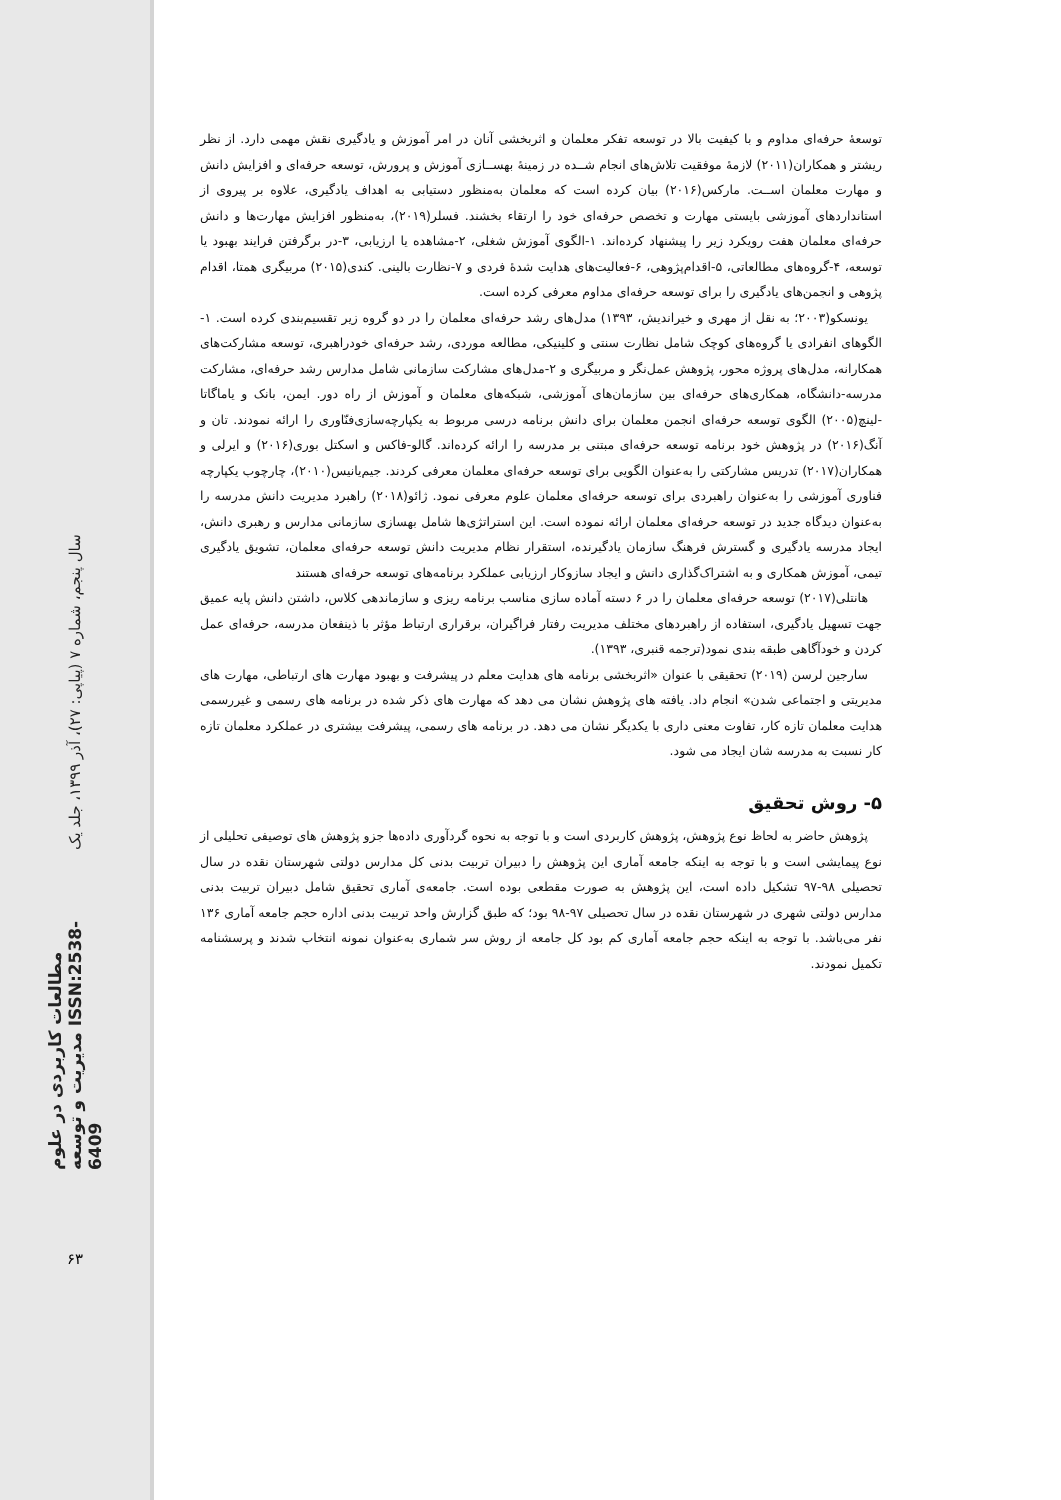سال پنجم، شماره ۷ (پیاپی: ۲۷)، آذر ۱۳۹۹، جلد یک
مطالعات کاربردی در علوم مدیریت و توسعه ISSN:2538-6409
۶۳
توسعهٔ حرفه‌ای مداوم و با کیفیت بالا در توسعه تفکر معلمان و اثربخشی آنان در امر آموزش و یادگیری نقش مهمی دارد. از نظر ریشتر و همکاران(۲۰۱۱) لازمهٔ موفقیت تلاش‌های انجام شــده در زمینهٔ بهســازی آموزش و پرورش، توسعه حرفه‌ای و افزایش دانش و مهارت معلمان اســت. مارکس(۲۰۱۶) بیان کرده است که معلمان به‌منظور دستیابی به اهداف یادگیری، علاوه بر پیروی از استانداردهای آموزشی بایستی مهارت و تخصص حرفه‌ای خود را ارتقاء بخشند. فسلر(۲۰۱۹)، به‌منظور افزایش مهارت‌ها و دانش حرفه‌ای معلمان هفت رویکرد زیر را پیشنهاد کرده‌اند. ۱-الگوی آموزش شغلی، ۲-مشاهده یا ارزیابی، ۳-در برگرفتن فرایند بهبود یا توسعه، ۴-گروه‌های مطالعاتی، ۵-اقدام‌پژوهی، ۶-فعالیت‌های هدایت شدهٔ فردی و ۷-نظارت بالینی. کندی(۲۰۱۵) مربیگری همتا، اقدام پژوهی و انجمن‌های یادگیری را برای توسعه حرفه‌ای مداوم معرفی کرده است.
یونسکو(۲۰۰۳؛ به نقل از مهری و خیراندیش، ۱۳۹۳) مدل‌های رشد حرفه‌ای معلمان را در دو گروه زیر تقسیم‌بندی کرده است. ۱-الگوهای انفرادی یا گروه‌های کوچک شامل نظارت سنتی و کلینیکی، مطالعه موردی، رشد حرفه‌ای خودراهبری، توسعه مشارکت‌های همکارانه، مدل‌های پروژه محور، پژوهش عمل‌نگر و مربیگری و ۲-مدل‌های مشارکت سازمانی شامل مدارس رشد حرفه‌ای، مشارکت مدرسه-دانشگاه، همکاری‌های حرفه‌ای بین سازمان‌های آموزشی، شبکه‌های معلمان و آموزش از راه دور. ایمن، بانک و یاماگاتا -لینچ(۲۰۰۵) الگوی توسعه حرفه‌ای انجمن معلمان برای دانش برنامه درسی مربوط به یکپارچه‌سازی‌فنّاوری را ارائه نمودند. تان و آنگ(۲۰۱۶) در پژوهش خود برنامه توسعه حرفه‌ای مبتنی بر مدرسه را ارائه کرده‌اند. گالو-فاکس و اسکتل بوری(۲۰۱۶) و ایرلی و همکاران(۲۰۱۷) تدریس مشارکتی را به‌عنوان الگویی برای توسعه حرفه‌ای معلمان معرفی کردند. جیم‌یانیس(۲۰۱۰)، چارچوب یکپارچه فناوری آموزشی را به‌عنوان راهبردی برای توسعه حرفه‌ای معلمان علوم معرفی نمود. ژائو(۲۰۱۸) راهبرد مدیریت دانش مدرسه را به‌عنوان دیدگاه جدید در توسعه حرفه‌ای معلمان ارائه نموده است. این استراتژی‌ها شامل بهسازی سازمانی مدارس و رهبری دانش، ایجاد مدرسه یادگیری و گسترش فرهنگ سازمان یادگیرنده، استقرار نظام مدیریت دانش توسعه حرفه‌ای معلمان، تشویق یادگیری تیمی، آموزش همکاری و به اشتراک‌گذاری دانش و ایجاد سازوکار ارزیابی عملکرد برنامه‌های توسعه حرفه‌ای هستند
هانتلی(۲۰۱۷) توسعه حرفه‌ای معلمان را در ۶ دسته آماده سازی مناسب برنامه ریزی و سازماندهی کلاس، داشتن دانش پایه عمیق جهت تسهیل یادگیری، استفاده از راهبردهای مختلف مدیریت رفتار فراگیران، برقراری ارتباط مؤثر با ذینفعان مدرسه، حرفه‌ای عمل کردن و خودآگاهی طبقه بندی نمود(ترجمه قنبری، ۱۳۹۳).
سارجین لرسن (۲۰۱۹) تحقیقی با عنوان «اثربخشی برنامه های هدایت معلم در پیشرفت و بهبود مهارت های ارتباطی، مهارت های مدیریتی و اجتماعی شدن» انجام داد. یافته های پژوهش نشان می دهد که مهارت های ذکر شده در برنامه های رسمی و غیررسمی هدایت معلمان تازه کار، تفاوت معنی داری با یکدیگر نشان می دهد. در برنامه های رسمی، پیشرفت بیشتری در عملکرد معلمان تازه کار نسبت به مدرسه شان ایجاد می شود.
۵- روش تحقیق
پژوهش حاضر به لحاظ نوع پژوهش، پژوهش کاربردی است و با توجه به نحوه گردآوری داده‌ها جزو پژوهش های توصیفی تحلیلی از نوع پیمایشی است و با توجه به اینکه جامعه آماری این پژوهش را دبیران تربیت بدنی کل مدارس دولتی شهرستان نقده در سال تحصیلی ۹۸-۹۷ تشکیل داده است، این پژوهش به صورت مقطعی بوده است. جامعه‌ی آماری تحقیق شامل دبیران تربیت بدنی مدارس دولتی شهری در شهرستان نقده در سال تحصیلی ۹۷-۹۸ بود؛ که طبق گزارش واحد تربیت بدنی اداره حجم جامعه آماری ۱۳۶ نفر می‌باشد. با توجه به اینکه حجم جامعه آماری کم بود کل جامعه از روش سر شماری به‌عنوان نمونه انتخاب شدند و پرسشنامه تکمیل نمودند.